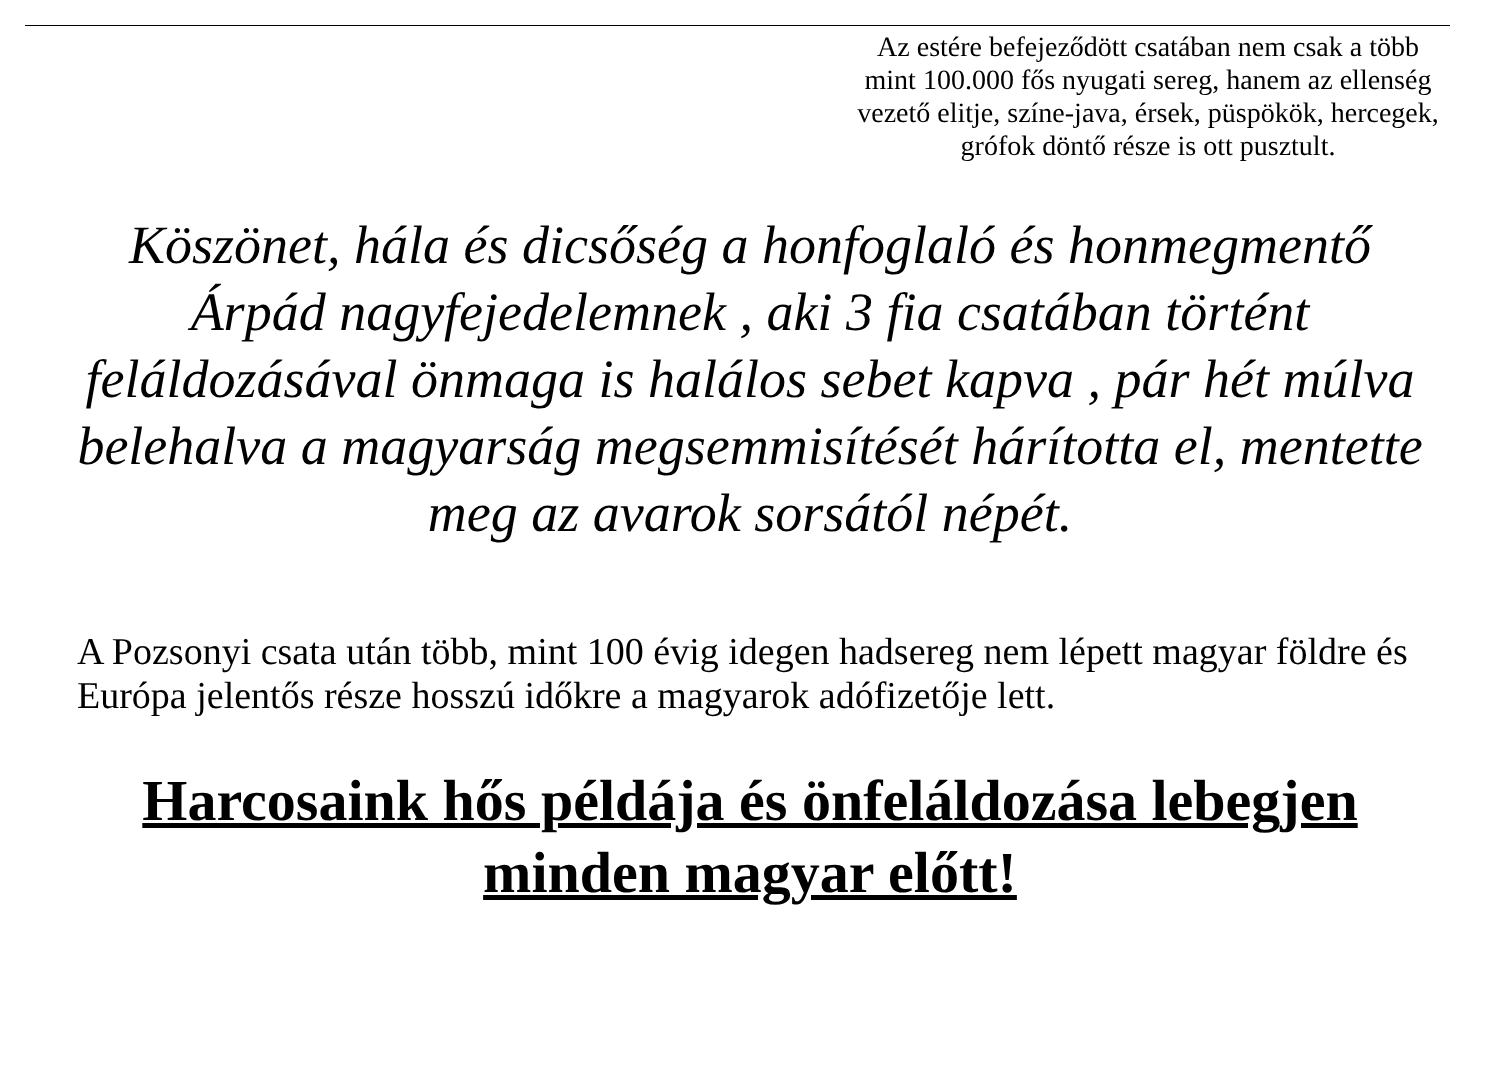Az estére befejeződött csatában nem csak a több mint 100.000 fős nyugati sereg, hanem az ellenség vezető elitje, színe-java, érsek, püspökök, hercegek, grófok döntő része is ott pusztult.
Köszönet, hála és dicsőség a honfoglaló és honmegmentő Árpád nagyfejedelemnek , aki 3 fia csatában történt feláldozásával önmaga is halálos sebet kapva , pár hét múlva belehalva a magyarság megsemmisítését hárította el, mentette meg az avarok sorsától népét.
A Pozsonyi csata után több, mint 100 évig idegen hadsereg nem lépett magyar földre és Európa jelentős része hosszú időkre a magyarok adófizetője lett.
Harcosaink hős példája és önfeláldozása lebegjen minden magyar előtt!